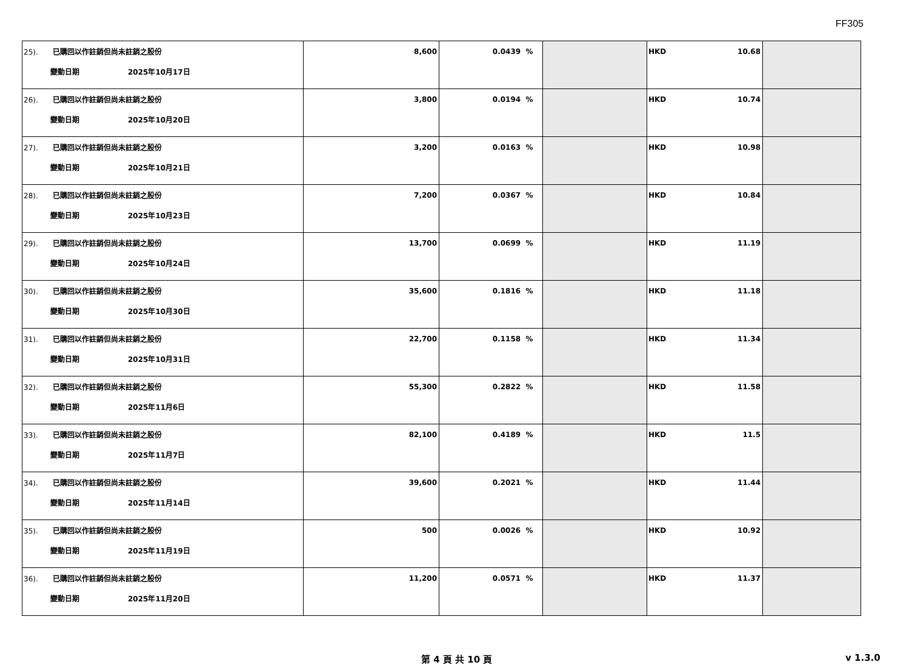FF305
| 25). 已購回以作註銷但尚未註銷之股份 變動日期 2025年10月17日 | 8,600 | 0.0439 % | | HKD | 10.68 | |
| 26). 已購回以作註銷但尚未註銷之股份 變動日期 2025年10月20日 | 3,800 | 0.0194 % | | HKD | 10.74 | |
| 27). 已購回以作註銷但尚未註銷之股份 變動日期 2025年10月21日 | 3,200 | 0.0163 % | | HKD | 10.98 | |
| 28). 已購回以作註銷但尚未註銷之股份 變動日期 2025年10月23日 | 7,200 | 0.0367 % | | HKD | 10.84 | |
| 29). 已購回以作註銷但尚未註銷之股份 變動日期 2025年10月24日 | 13,700 | 0.0699 % | | HKD | 11.19 | |
| 30). 已購回以作註銷但尚未註銷之股份 變動日期 2025年10月30日 | 35,600 | 0.1816 % | | HKD | 11.18 | |
| 31). 已購回以作註銷但尚未註銷之股份 變動日期 2025年10月31日 | 22,700 | 0.1158 % | | HKD | 11.34 | |
| 32). 已購回以作註銷但尚未註銷之股份 變動日期 2025年11月6日 | 55,300 | 0.2822 % | | HKD | 11.58 | |
| 33). 已購回以作註銷但尚未註銷之股份 變動日期 2025年11月7日 | 82,100 | 0.4189 % | | HKD | 11.5 | |
| 34). 已購回以作註銷但尚未註銷之股份 變動日期 2025年11月14日 | 39,600 | 0.2021 % | | HKD | 11.44 | |
| 35). 已購回以作註銷但尚未註銷之股份 變動日期 2025年11月19日 | 500 | 0.0026 % | | HKD | 10.92 | |
| 36). 已購回以作註銷但尚未註銷之股份 變動日期 2025年11月20日 | 11,200 | 0.0571 % | | HKD | 11.37 | |
第 4 頁 共 10 頁 v 1.3.0